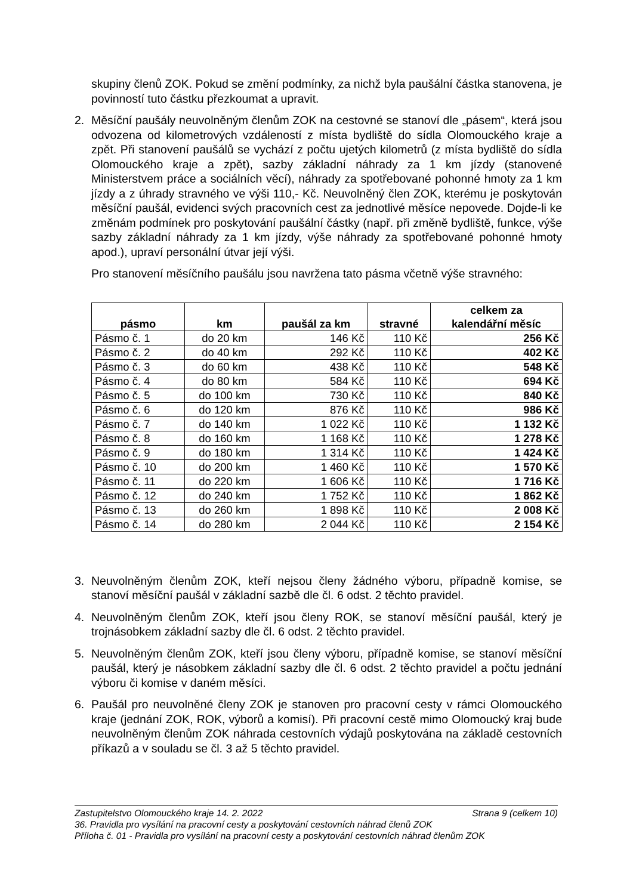skupiny členů ZOK. Pokud se změní podmínky, za nichž byla paušální částka stanovena, je povinností tuto částku přezkoumat a upravit.
2. Měsíční paušály neuvolněným členům ZOK na cestovné se stanoví dle „pásem“, která jsou odvozena od kilometrových vzdáleností z místa bydliště do sídla Olomouckého kraje a zpět. Při stanovení paušálů se vychází z počtu ujetých kilometrů (z místa bydliště do sídla Olomouckého kraje a zpět), sazby základní náhrady za 1 km jízdy (stanovené Ministerstvem práce a sociálních věcí), náhrady za spotřebované pohonné hmoty za 1 km jízdy a z úhrady stravného ve výši 110,- Kč. Neuvolněný člen ZOK, kterému je poskytován měsíční paušál, evidenci svých pracovních cest za jednotlivé měsíce nepovede. Dojde-li ke změnám podmínek pro poskytování paušální částky (např. při změně bydliště, funkce, výše sazby základní náhrady za 1 km jízdy, výše náhrady za spotřebované pohonné hmoty apod.), upraví personální útvar její výši.
Pro stanovení měsíčního paušálu jsou navržena tato pásma včetně výše stravného:
| pásmo | km | paušál za km | stravné | celkem za kalendářní měsíc |
| --- | --- | --- | --- | --- |
| Pásmo č. 1 | do 20 km | 146 Kč | 110 Kč | 256 Kč |
| Pásmo č. 2 | do 40 km | 292 Kč | 110 Kč | 402 Kč |
| Pásmo č. 3 | do 60 km | 438 Kč | 110 Kč | 548 Kč |
| Pásmo č. 4 | do 80 km | 584 Kč | 110 Kč | 694 Kč |
| Pásmo č. 5 | do 100 km | 730 Kč | 110 Kč | 840 Kč |
| Pásmo č. 6 | do 120 km | 876 Kč | 110 Kč | 986 Kč |
| Pásmo č. 7 | do 140 km | 1 022 Kč | 110 Kč | 1 132 Kč |
| Pásmo č. 8 | do 160 km | 1 168 Kč | 110 Kč | 1 278 Kč |
| Pásmo č. 9 | do 180 km | 1 314 Kč | 110 Kč | 1 424 Kč |
| Pásmo č. 10 | do 200 km | 1 460 Kč | 110 Kč | 1 570 Kč |
| Pásmo č. 11 | do 220 km | 1 606 Kč | 110 Kč | 1 716 Kč |
| Pásmo č. 12 | do 240 km | 1 752 Kč | 110 Kč | 1 862 Kč |
| Pásmo č. 13 | do 260 km | 1 898 Kč | 110 Kč | 2 008 Kč |
| Pásmo č. 14 | do 280 km | 2 044 Kč | 110 Kč | 2 154 Kč |
3. Neuvolněným členům ZOK, kteří nejsou členy žádného výboru, případně komise, se stanoví měsíční paušál v základní sazbě dle čl. 6 odst. 2 těchto pravidel.
4. Neuvolněným členům ZOK, kteří jsou členy ROK, se stanoví měsíční paušál, který je trojnásobkem základní sazby dle čl. 6 odst. 2 těchto pravidel.
5. Neuvolněným členům ZOK, kteří jsou členy výboru, případně komise, se stanoví měsíční paušál, který je násobkem základní sazby dle čl. 6 odst. 2 těchto pravidel a počtu jednání výboru či komise v daném měsíci.
6. Paušál pro neuvolněné členy ZOK je stanoven pro pracovní cesty v rámci Olomouckého kraje (jednání ZOK, ROK, výborů a komisí). Při pracovní cestě mimo Olomoucký kraj bude neuvolněným členům ZOK náhrada cestovních výdajů poskytována na základě cestovních příkazů a v souladu se čl. 3 až 5 těchto pravidel.
Zastupitelstvo Olomouckého kraje 14. 2. 2022 Strana 9 (celkem 10)
36. Pravidla pro vysílání na pracovní cesty a poskytování cestovních náhrad členů ZOK
Příloha č. 01 - Pravidla pro vysílání na pracovní cesty a poskytování cestovních náhrad členům ZOK